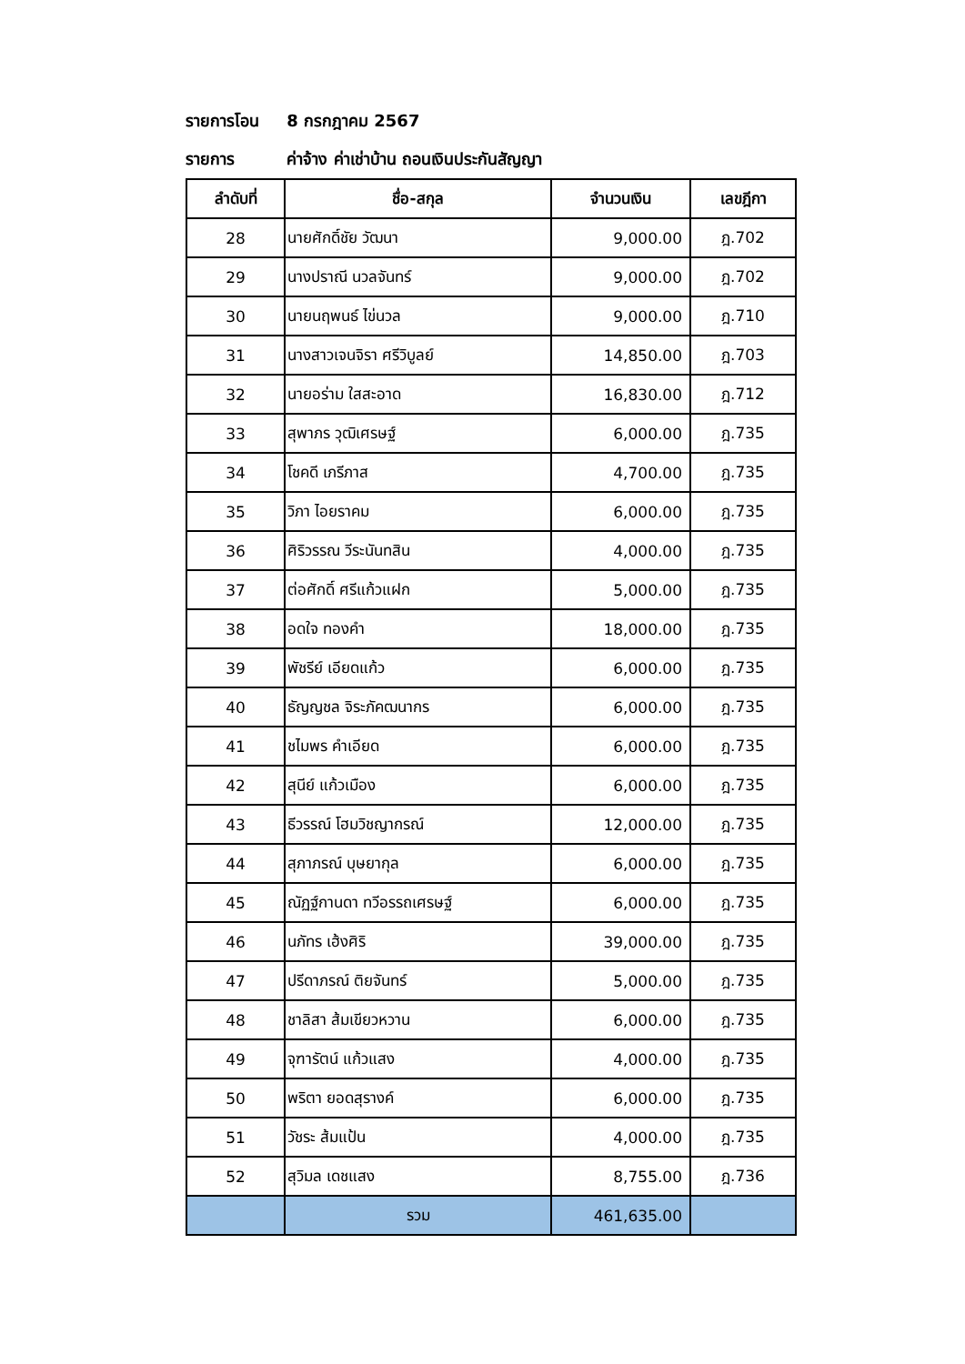รายการโอน 8 กรกฎาคม 2567
รายการ ค่าจ้าง ค่าเช่าบ้าน ถอนเงินประกันสัญญา
| ลำดับที่ | ชื่อ-สกุล | จำนวนเงิน | เลขฎีกา |
| --- | --- | --- | --- |
| 28 | นายศักดิ์ชัย วัฒนา | 9,000.00 | ฎ.702 |
| 29 | นางปราณี นวลจันทร์ | 9,000.00 | ฎ.702 |
| 30 | นายนฤพนธ์ ไข่นวล | 9,000.00 | ฎ.710 |
| 31 | นางสาวเจนจิรา ศรีวิบูลย์ | 14,850.00 | ฎ.703 |
| 32 | นายอร่าม ใสสะอาด | 16,830.00 | ฎ.712 |
| 33 | สุพาภร วุฒิเศรษฐ์ | 6,000.00 | ฎ.735 |
| 34 | โชคดี เภรีภาส | 4,700.00 | ฎ.735 |
| 35 | วิภา ไอยราคม | 6,000.00 | ฎ.735 |
| 36 | ศิริวรรณ วีระนันทสิน | 4,000.00 | ฎ.735 |
| 37 | ต่อศักดิ์ ศรีแก้วแฝก | 5,000.00 | ฎ.735 |
| 38 | อดใจ ทองคำ | 18,000.00 | ฎ.735 |
| 39 | พัชรีย์ เอียดแก้ว | 6,000.00 | ฎ.735 |
| 40 | ธัญญชล จิระภัคฒนากร | 6,000.00 | ฎ.735 |
| 41 | ชไมพร คำเอียด | 6,000.00 | ฎ.735 |
| 42 | สุนีย์ แก้วเมือง | 6,000.00 | ฎ.735 |
| 43 | ธีวรรณ์ โฮมวิชญากรณ์ | 12,000.00 | ฎ.735 |
| 44 | สุภาภรณ์ บุษยากุล | 6,000.00 | ฎ.735 |
| 45 | ณัฏฐ์กานดา ทวีอรรถเศรษฐ์ | 6,000.00 | ฎ.735 |
| 46 | นภัทร เฮ้งศิริ | 39,000.00 | ฎ.735 |
| 47 | ปรีดาภรณ์ ติยจันทร์ | 5,000.00 | ฎ.735 |
| 48 | ชาลิสา ส้มเขียวหวาน | 6,000.00 | ฎ.735 |
| 49 | จุฑารัตน์ แก้วแสง | 4,000.00 | ฎ.735 |
| 50 | พริตา ยอดสุรางค์ | 6,000.00 | ฎ.735 |
| 51 | วัชระ ส้มแป้น | 4,000.00 | ฎ.735 |
| 52 | สุวิมล เดชแสง | 8,755.00 | ฎ.736 |
| | รวม | 461,635.00 | |